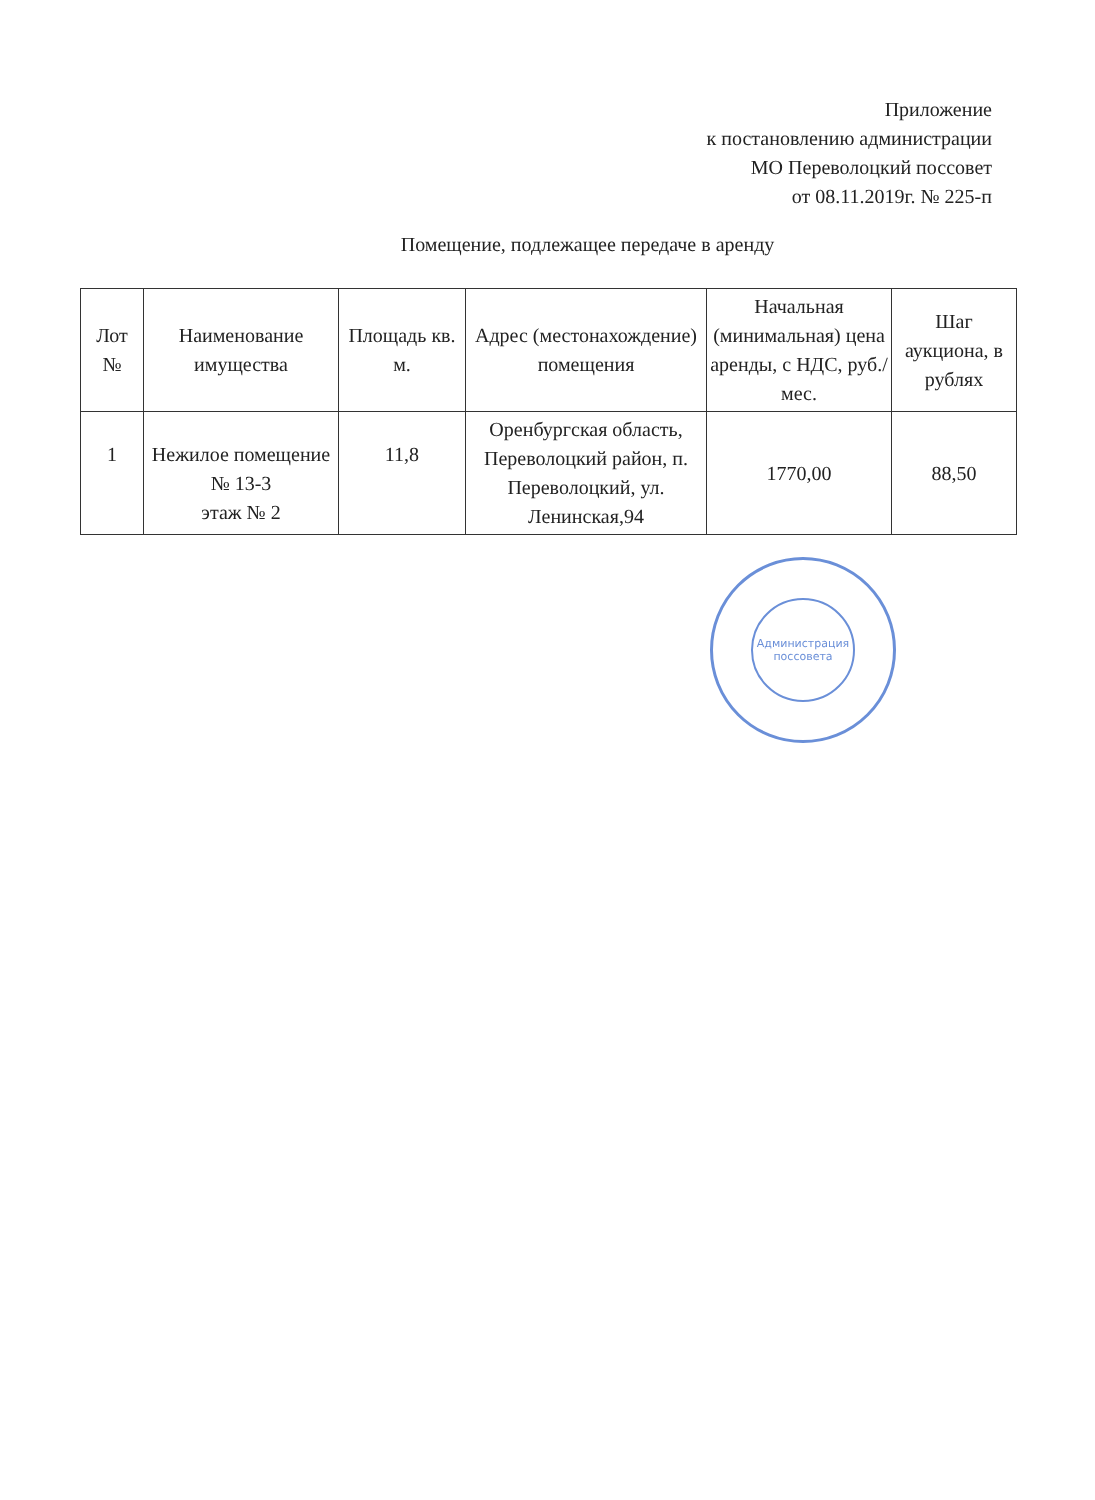Приложение
к постановлению администрации
МО Переволоцкий поссовет
от 08.11.2019г. № 225-п
Помещение, подлежащее передаче в аренду
| Лот № | Наименование имущества | Площадь кв. м. | Адрес (местонахождение) помещения | Начальная (минимальная) цена аренды, с НДС, руб./мес. | Шаг аукциона, в рублях |
| --- | --- | --- | --- | --- | --- |
| 1 | Нежилое помещение № 13-3 этаж № 2 | 11,8 | Оренбургская область, Переволоцкий район, п. Переволоцкий, ул. Ленинская,94 | 1770,00 | 88,50 |
Администрация поссовета